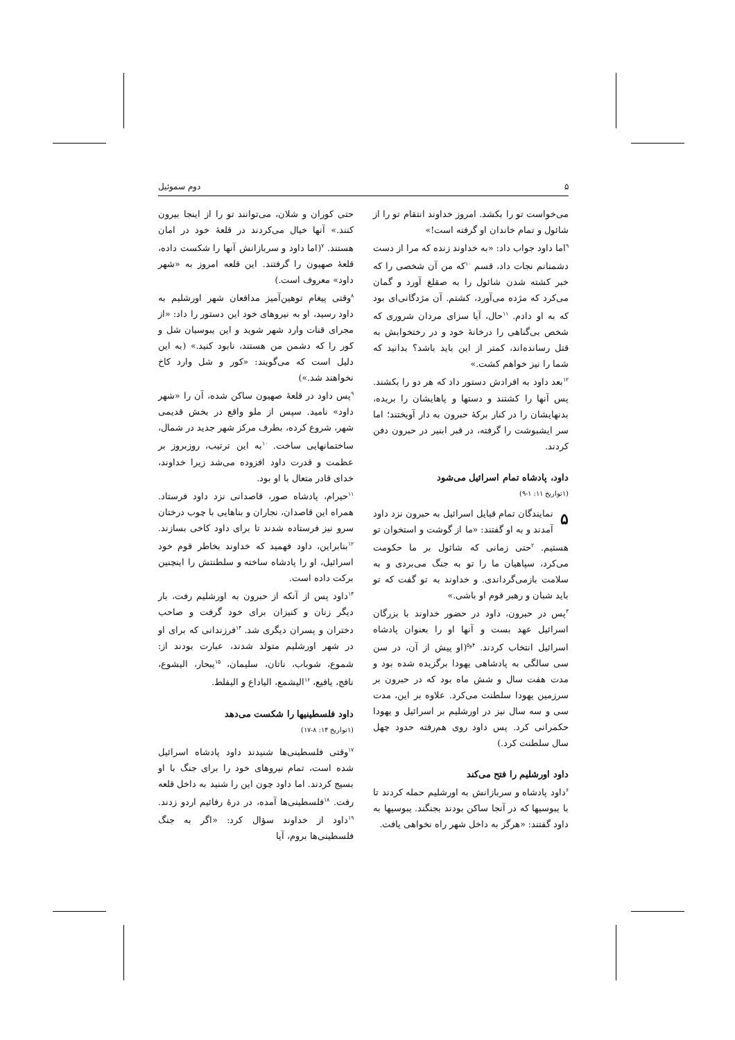۵ دوم سموئیل
می‌خواست تو را بکشد. امروز خداوند انتقام تو را از شائول و تمام خاندان او گرفته است!»
<sup>۹</sup> اما داود جواب داد: «به خداوند زنده که مرا از دست دشمنانم نجات داد، قسم <sup>۱۰</sup>که من آن شخصی را که خبر کشته شدن شائول را به صقلغ آورد و گمان می‌کرد که مژده می‌آورد، کشتم. آن مژدگانی‌ای بود که به او دادم. <sup>۱۱</sup>حال، آیا سزای مردان شروری که شخص بی‌گناهی را درخانهٔ خود و در رختخوابش به قتل رسانده‌اند، کمتر از این باید باشد؟ بدانید که شما را نیز خواهم کشت.»
<sup>۱۲</sup> بعد داود به افرادش دستور داد که هر دو را بکشند. پس آنها را کشتند و دستها و پاهایشان را بریده، بدنهایشان را در کنار برکهٔ حبرون به دار آویختند؛ اما سر ایشبوشت را گرفته، در قبر ابنیر در حبرون دفن کردند.
داود، پادشاه تمام اسرائیل می‌شود
(۱تواریخ ۱۱: ۱-۹)
۵ نمایندگان تمام قبایل اسرائیل به حبرون نزد داود آمدند و به او گفتند: «ما از گوشت و استخوان تو هستیم. <sup>۲</sup>حتی زمانی که شائول بر ما حکومت می‌کرد، سپاهیان ما را تو به جنگ می‌بردی و به سلامت بازمی‌گرداندی. و خداوند به تو گفت که تو باید شبان و رهبر قوم او باشی.»
<sup>۳</sup> پس در حبرون، داود در حضور خداوند با بزرگان اسرائیل عهد بست و آنها او را بعنوان پادشاه اسرائیل انتخاب کردند. <sup>۴و۵</sup>(او پیش از آن، در سن سی سالگی به پادشاهی یهودا برگزیده شده بود و مدت هفت سال و شش ماه بود که در حبرون بر سرزمین یهودا سلطنت می‌کرد. علاوه بر این، مدت سی و سه سال نیز در اورشلیم بر اسرائیل و یهودا حکمرانی کرد. پس داود روی هم‌رفته حدود چهل سال سلطنت کرد.)
داود اورشلیم را فتح می‌کند
<sup>۶</sup> داود پادشاه و سربازانش به اورشلیم حمله کردند تا با یبوسیها که در آنجا ساکن بودند بجنگند. یبوسیها به داود گفتند: «هرگز به داخل شهر راه نخواهی یافت.
حتی کوران و شلان، می‌توانند تو را از اینجا بیرون کنند.» آنها خیال می‌کردند در قلعهٔ خود در امان هستند. <sup>۷</sup>(اما داود و سربازانش آنها را شکست داده، قلعهٔ صهیون را گرفتند. این قلعه امروز به «شهر داود» معروف است.)
<sup>۸</sup> وقتی پیغام توهین‌آمیز مدافعان شهر اورشلیم به داود رسید، او به نیروهای خود این دستور را داد: «از مجرای قنات وارد شهر شوید و این یبوسیان شل و کور را که دشمن من هستند، نابود کنید.» (به این دلیل است که می‌گویند: «کور و شل وارد کاخ نخواهند شد.»)
<sup>۹</sup> پس داود در قلعهٔ صهیون ساکن شده، آن را «شهر داود» نامید. سپس از ملو واقع در بخش قدیمی شهر، شروع کرده، بطرف مرکز شهر جدید در شمال، ساختمانهایی ساخت. <sup>۱۰</sup>به این ترتیب، روزبروز بر عظمت و قدرت داود افزوده می‌شد زیرا خداوند، خدای قادر متعال با او بود.
<sup>۱۱</sup> حیرام، پادشاه صور، قاصدانی نزد داود فرستاد. همراه این قاصدان، نجاران و بناهایی با چوب درختان سرو نیز فرستاده شدند تا برای داود کاخی بسازند. <sup>۱۲</sup>بنابراین، داود فهمید که خداوند بخاطر قوم خود اسرائیل، او را پادشاه ساخته و سلطنتش را اینچنین برکت داده است.
<sup>۱۳</sup> داود پس از آنکه از حبرون به اورشلیم رفت، بار دیگر زنان و کنیزان برای خود گرفت و صاحب دختران و پسران دیگری شد. <sup>۱۴</sup>فرزندانی که برای او در شهر اورشلیم متولد شدند، عبارت بودند از: شموع، شوباب، ناتان، سلیمان، <sup>۱۵</sup>یبحار، الیشوع، نافج، یافیع، <sup>۱۶</sup>الیشمع، الیاداع و الیفلط.
داود فلسطینیها را شکست می‌دهد
(۱تواریخ ۱۴: ۸-۱۷)
<sup>۱۷</sup> وقتی فلسطینی‌ها شنیدند داود پادشاه اسرائیل شده است، تمام نیروهای خود را برای جنگ با او بسیج کردند. اما داود چون این را شنید به داخل قلعه رفت. <sup>۱۸</sup>فلسطینی‌ها آمده، در درهٔ رفائیم اردو زدند. <sup>۱۹</sup>داود از خداوند سؤال کرد: «اگر به جنگ فلسطینی‌ها بروم، آیا